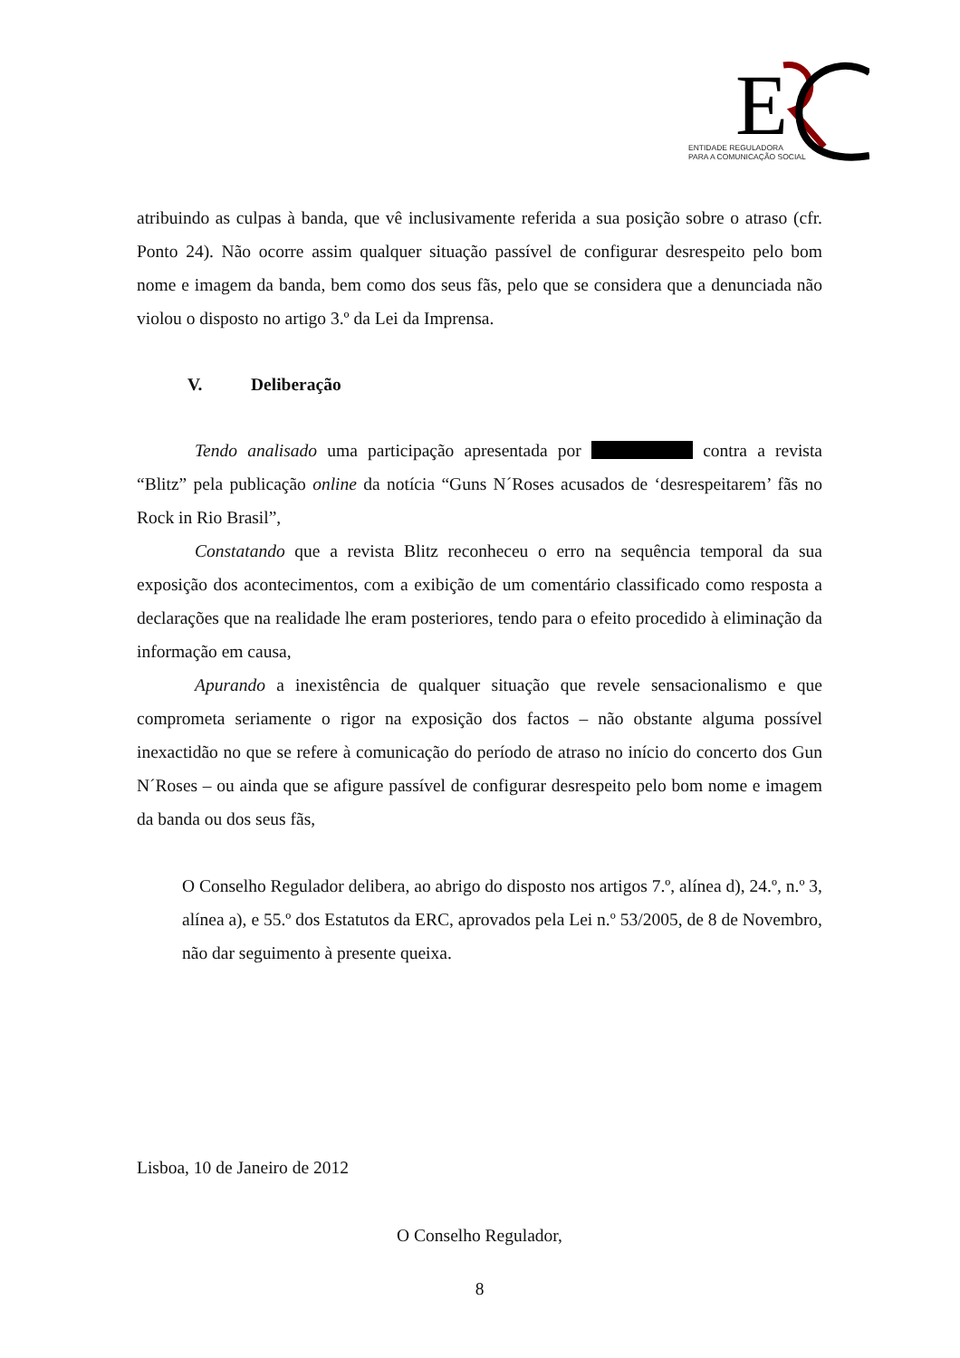E
ENTIDADE REGULADORA
PARA A COMUNICAÇÃO SOCIAL
atribuindo as culpas à banda, que vê inclusivamente referida a sua posição sobre o atraso (cfr. Ponto 24). Não ocorre assim qualquer situação passível de configurar desrespeito pelo bom nome e imagem da banda, bem como dos seus fãs, pelo que se considera que a denunciada não violou o disposto no artigo 3.º da Lei da Imprensa.
V. Deliberação
Tendo analisado uma participação apresentada por contra a revista “Blitz” pela publicação online da notícia “Guns N´Roses acusados de ‘desrespeitarem’ fãs no Rock in Rio Brasil”,
Constatando que a revista Blitz reconheceu o erro na sequência temporal da sua exposição dos acontecimentos, com a exibição de um comentário classificado como resposta a declarações que na realidade lhe eram posteriores, tendo para o efeito procedido à eliminação da informação em causa,
Apurando a inexistência de qualquer situação que revele sensacionalismo e que comprometa seriamente o rigor na exposição dos factos – não obstante alguma possível inexactidão no que se refere à comunicação do período de atraso no início do concerto dos Gun N´Roses – ou ainda que se afigure passível de configurar desrespeito pelo bom nome e imagem da banda ou dos seus fãs,
O Conselho Regulador delibera, ao abrigo do disposto nos artigos 7.º, alínea d), 24.º, n.º 3, alínea a), e 55.º dos Estatutos da ERC, aprovados pela Lei n.º 53/2005, de 8 de Novembro, não dar seguimento à presente queixa.
Lisboa, 10 de Janeiro de 2012
O Conselho Regulador,
8